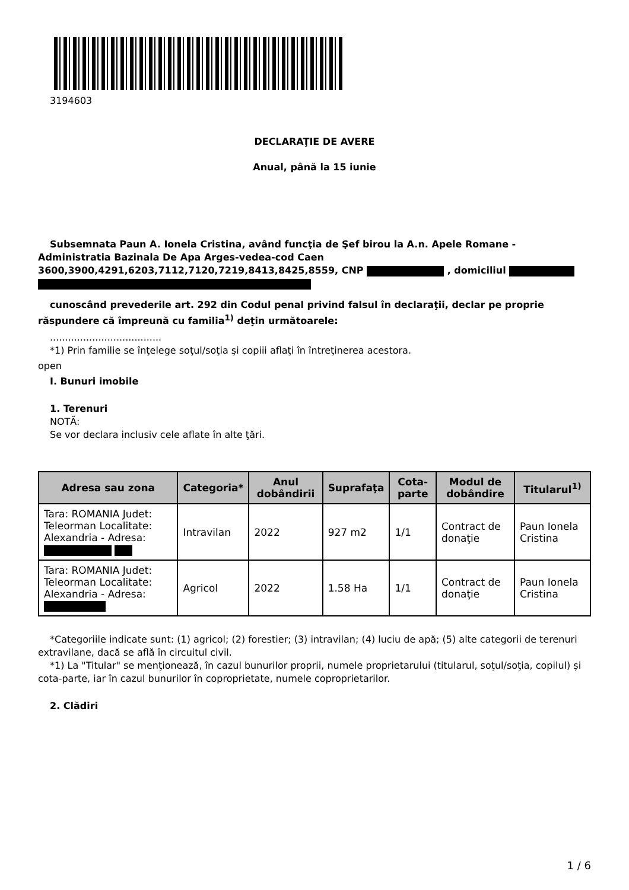3194603
DECLARAŢIE DE AVERE
Anual, până la 15 iunie
Subsemnata Paun A. Ionela Cristina, având funcţia de Şef birou la A.n. Apele Romane - Administratia Bazinala De Apa Arges-vedea-cod Caen 3600,3900,4291,6203,7112,7120,7219,8413,8425,8559, CNP , domiciliul
cunoscând prevederile art. 292 din Codul penal privind falsul în declaraţii, declar pe proprie răspundere că împreună cu familia<sup>1)</sup> deţin următoarele:
.....................................
*1) Prin familie se înţelege soţul/soţia şi copiii aflaţi în întreţinerea acestora.
open
I. Bunuri imobile
1. Terenuri
NOTĂ:
Se vor declara inclusiv cele aflate în alte ţări.
| Adresa sau zona | Categoria* | Anul dobândirii | Suprafaţa | Cota-parte | Modul de dobândire | Titularul<sup>1)</sup> |
| --- | --- | --- | --- | --- | --- | --- |
| Tara: ROMANIA Judet: Teleorman Localitate: Alexandria - Adresa: | Intravilan | 2022 | 927 m2 | 1/1 | Contract de donaţie | Paun Ionela Cristina |
| Tara: ROMANIA Judet: Teleorman Localitate: Alexandria - Adresa: | Agricol | 2022 | 1.58 Ha | 1/1 | Contract de donaţie | Paun Ionela Cristina |
*Categoriile indicate sunt: (1) agricol; (2) forestier; (3) intravilan; (4) luciu de apă; (5) alte categorii de terenuri extravilane, dacă se află în circuitul civil.
*1) La "Titular" se menţionează, în cazul bunurilor proprii, numele proprietarului (titularul, soţul/soţia, copilul) și cota-parte, iar în cazul bunurilor în coproprietate, numele coproprietarilor.
2. Clădiri
1 / 6